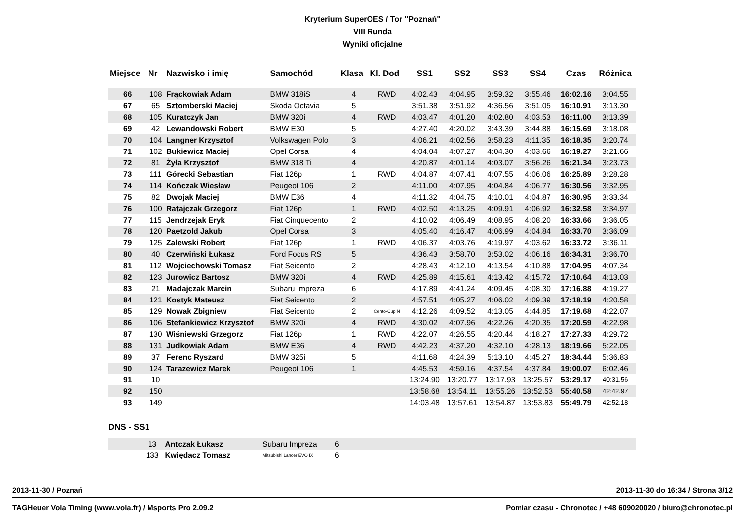Kryterium SuperOES / Tor "Poznań"
VIII Runda
Wyniki oficjalne
| Miejsce | Nr | Nazwisko i imię | Samochód | Klasa | Kl. Dod | SS1 | SS2 | SS3 | SS4 | Czas | Różnica |
| --- | --- | --- | --- | --- | --- | --- | --- | --- | --- | --- | --- |
| 66 | 108 | Frąckowiak Adam | BMW 318iS | 4 | RWD | 4:02.43 | 4:04.95 | 3:59.32 | 3:55.46 | 16:02.16 | 3:04.55 |
| 67 | 65 | Sztomberski Maciej | Skoda Octavia | 5 | | 3:51.38 | 3:51.92 | 4:36.56 | 3:51.05 | 16:10.91 | 3:13.30 |
| 68 | 105 | Kuratczyk Jan | BMW 320i | 4 | RWD | 4:03.47 | 4:01.20 | 4:02.80 | 4:03.53 | 16:11.00 | 3:13.39 |
| 69 | 42 | Lewandowski Robert | BMW E30 | 5 | | 4:27.40 | 4:20.02 | 3:43.39 | 3:44.88 | 16:15.69 | 3:18.08 |
| 70 | 104 | Langner Krzysztof | Volkswagen Polo | 3 | | 4:06.21 | 4:02.56 | 3:58.23 | 4:11.35 | 16:18.35 | 3:20.74 |
| 71 | 102 | Bukiewicz Maciej | Opel Corsa | 4 | | 4:04.04 | 4:07.27 | 4:04.30 | 4:03.66 | 16:19.27 | 3:21.66 |
| 72 | 81 | Żyła Krzysztof | BMW 318 Ti | 4 | | 4:20.87 | 4:01.14 | 4:03.07 | 3:56.26 | 16:21.34 | 3:23.73 |
| 73 | 111 | Górecki Sebastian | Fiat 126p | 1 | RWD | 4:04.87 | 4:07.41 | 4:07.55 | 4:06.06 | 16:25.89 | 3:28.28 |
| 74 | 114 | Kończak Wiesław | Peugeot 106 | 2 | | 4:11.00 | 4:07.95 | 4:04.84 | 4:06.77 | 16:30.56 | 3:32.95 |
| 75 | 82 | Dwojak Maciej | BMW E36 | 4 | | 4:11.32 | 4:04.75 | 4:10.01 | 4:04.87 | 16:30.95 | 3:33.34 |
| 76 | 100 | Ratajczak Grzegorz | Fiat 126p | 1 | RWD | 4:02.50 | 4:13.25 | 4:09.91 | 4:06.92 | 16:32.58 | 3:34.97 |
| 77 | 115 | Jendrzejak Eryk | Fiat Cinquecento | 2 | | 4:10.02 | 4:06.49 | 4:08.95 | 4:08.20 | 16:33.66 | 3:36.05 |
| 78 | 120 | Paetzold Jakub | Opel Corsa | 3 | | 4:05.40 | 4:16.47 | 4:06.99 | 4:04.84 | 16:33.70 | 3:36.09 |
| 79 | 125 | Zalewski Robert | Fiat 126p | 1 | RWD | 4:06.37 | 4:03.76 | 4:19.97 | 4:03.62 | 16:33.72 | 3:36.11 |
| 80 | 40 | Czerwiński Łukasz | Ford Focus RS | 5 | | 4:36.43 | 3:58.70 | 3:53.02 | 4:06.16 | 16:34.31 | 3:36.70 |
| 81 | 112 | Wojciechowski Tomasz | Fiat Seicento | 2 | | 4:28.43 | 4:12.10 | 4:13.54 | 4:10.88 | 17:04.95 | 4:07.34 |
| 82 | 123 | Jurowicz Bartosz | BMW 320i | 4 | RWD | 4:25.89 | 4:15.61 | 4:13.42 | 4:15.72 | 17:10.64 | 4:13.03 |
| 83 | 21 | Madajczak Marcin | Subaru Impreza | 6 | | 4:17.89 | 4:41.24 | 4:09.45 | 4:08.30 | 17:16.88 | 4:19.27 |
| 84 | 121 | Kostyk Mateusz | Fiat Seicento | 2 | | 4:57.51 | 4:05.27 | 4:06.02 | 4:09.39 | 17:18.19 | 4:20.58 |
| 85 | 129 | Nowak Zbigniew | Fiat Seicento | 2 | Cento-Cup N | 4:12.26 | 4:09.52 | 4:13.05 | 4:44.85 | 17:19.68 | 4:22.07 |
| 86 | 106 | Stefankiewicz Krzysztof | BMW 320i | 4 | RWD | 4:30.02 | 4:07.96 | 4:22.26 | 4:20.35 | 17:20.59 | 4:22.98 |
| 87 | 130 | Wiśniewski Grzegorz | Fiat 126p | 1 | RWD | 4:22.07 | 4:26.55 | 4:20.44 | 4:18.27 | 17:27.33 | 4:29.72 |
| 88 | 131 | Judkowiak Adam | BMW E36 | 4 | RWD | 4:42.23 | 4:37.20 | 4:32.10 | 4:28.13 | 18:19.66 | 5:22.05 |
| 89 | 37 | Ferenc Ryszard | BMW 325i | 5 | | 4:11.68 | 4:24.39 | 5:13.10 | 4:45.27 | 18:34.44 | 5:36.83 |
| 90 | 124 | Tarazewicz Marek | Peugeot 106 | 1 | | 4:45.53 | 4:59.16 | 4:37.54 | 4:37.84 | 19:00.07 | 6:02.46 |
| 91 | 10 | | | | | 13:24.90 | 13:20.77 | 13:17.93 | 13:25.57 | 53:29.17 | 40:31.56 |
| 92 | 150 | | | | | 13:58.68 | 13:54.11 | 13:55.26 | 13:52.53 | 55:40.58 | 42:42.97 |
| 93 | 149 | | | | | 14:03.48 | 13:57.61 | 13:54.87 | 13:53.83 | 55:49.79 | 42:52.18 |
DNS - SS1
| | 13 | Antczak Łukasz | Subaru Impreza | 6 | |
| | 133 | Kwiędacz Tomasz | Mitsubishi Lancer EVO IX | 6 | |
2013-11-30 / Poznań 2013-11-30 do 16:34 / Strona 3/12
TAGHeuer Vola Timing (www.vola.fr) / Msports Pro 2.09.2 Pomiar czasu - Chronotec / +48 609020020 / biuro@chronotec.pl